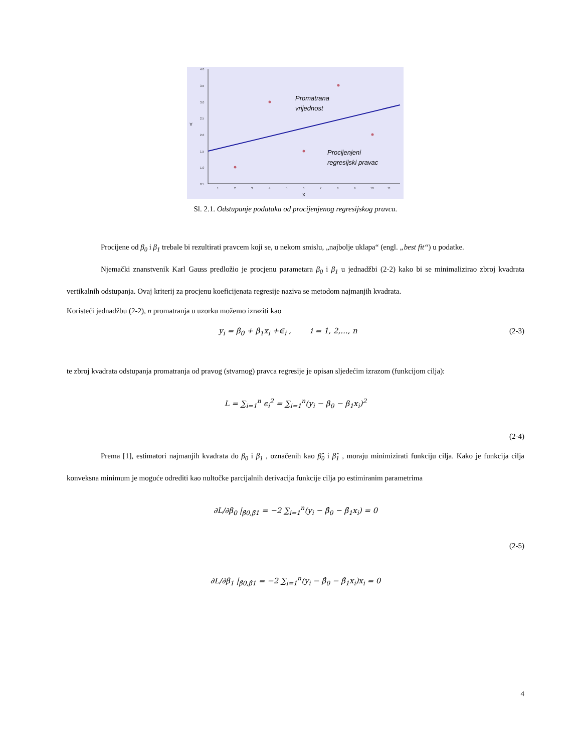4.0
3.5
3.0
2.5
2.0
1.5
1.0
0.5
1
2
3
4
5
6
7
8
9
10
11
Y
X
Promatrana
vrijednost
Procijenjeni
regresijski pravac
Sl. 2.1. Odstupanje podataka od procijenjenog regresijskog pravca.
Procijene od β<sub>0</sub> i β<sub>1</sub> trebale bi rezultirati pravcem koji se, u nekom smislu, „najbolje uklapa“ (engl. „best fit“) u podatke.
Njemački znanstvenik Karl Gauss predložio je procjenu parametara β<sub>0</sub> i β<sub>1</sub> u jednadžbi (2-2) kako bi se minimalizirao zbroj kvadrata vertikalnih odstupanja. Ovaj kriterij za procjenu koeficijenata regresije naziva se metodom najmanjih kvadrata.
Koristeći jednadžbu (2-2), n promatranja u uzorku možemo izraziti kao
y<sub>i</sub> = β<sub>0</sub> + β<sub>1</sub>x<sub>i</sub> +∈<sub>i</sub> , i = 1, 2,..., n (2-3)
te zbroj kvadrata odstupanja promatranja od pravog (stvarnog) pravca regresije je opisan sljedećim izrazom (funkcijom cilja):
L = ∑<sub>i=1</sub><sup>n</sup> ϵ<sub>i</sub><sup>2</sup> = ∑<sub>i=1</sub><sup>n</sup>(y<sub>i</sub> − β<sub>0</sub> − β<sub>1</sub>x<sub>i</sub>)<sup>2</sup>
(2-4)
Prema [1], estimatori najmanjih kvadrata do β<sub>0</sub> i β<sub>1</sub> , označenih kao β̂<sub>0</sub> i β̂<sub>1</sub> , moraju minimizirati funkciju cilja. Kako je funkcija cilja konveksna minimum je moguće odrediti kao nultočke parcijalnih derivacija funkcije cilja po estimiranim parametrima
∂L/∂β<sub>0</sub> |<sub>β̂0,β̂1</sub> = −2 ∑<sub>i=1</sub><sup>n</sup>(y<sub>i</sub> − β̂<sub>0</sub> − β̂<sub>1</sub>x<sub>i</sub>) = 0
(2-5)
∂L/∂β<sub>1</sub> |<sub>β̂0,β̂1</sub> = −2 ∑<sub>i=1</sub><sup>n</sup>(y<sub>i</sub> − β̂<sub>0</sub> − β̂<sub>1</sub>x<sub>i</sub>)x<sub>i</sub> = 0
4